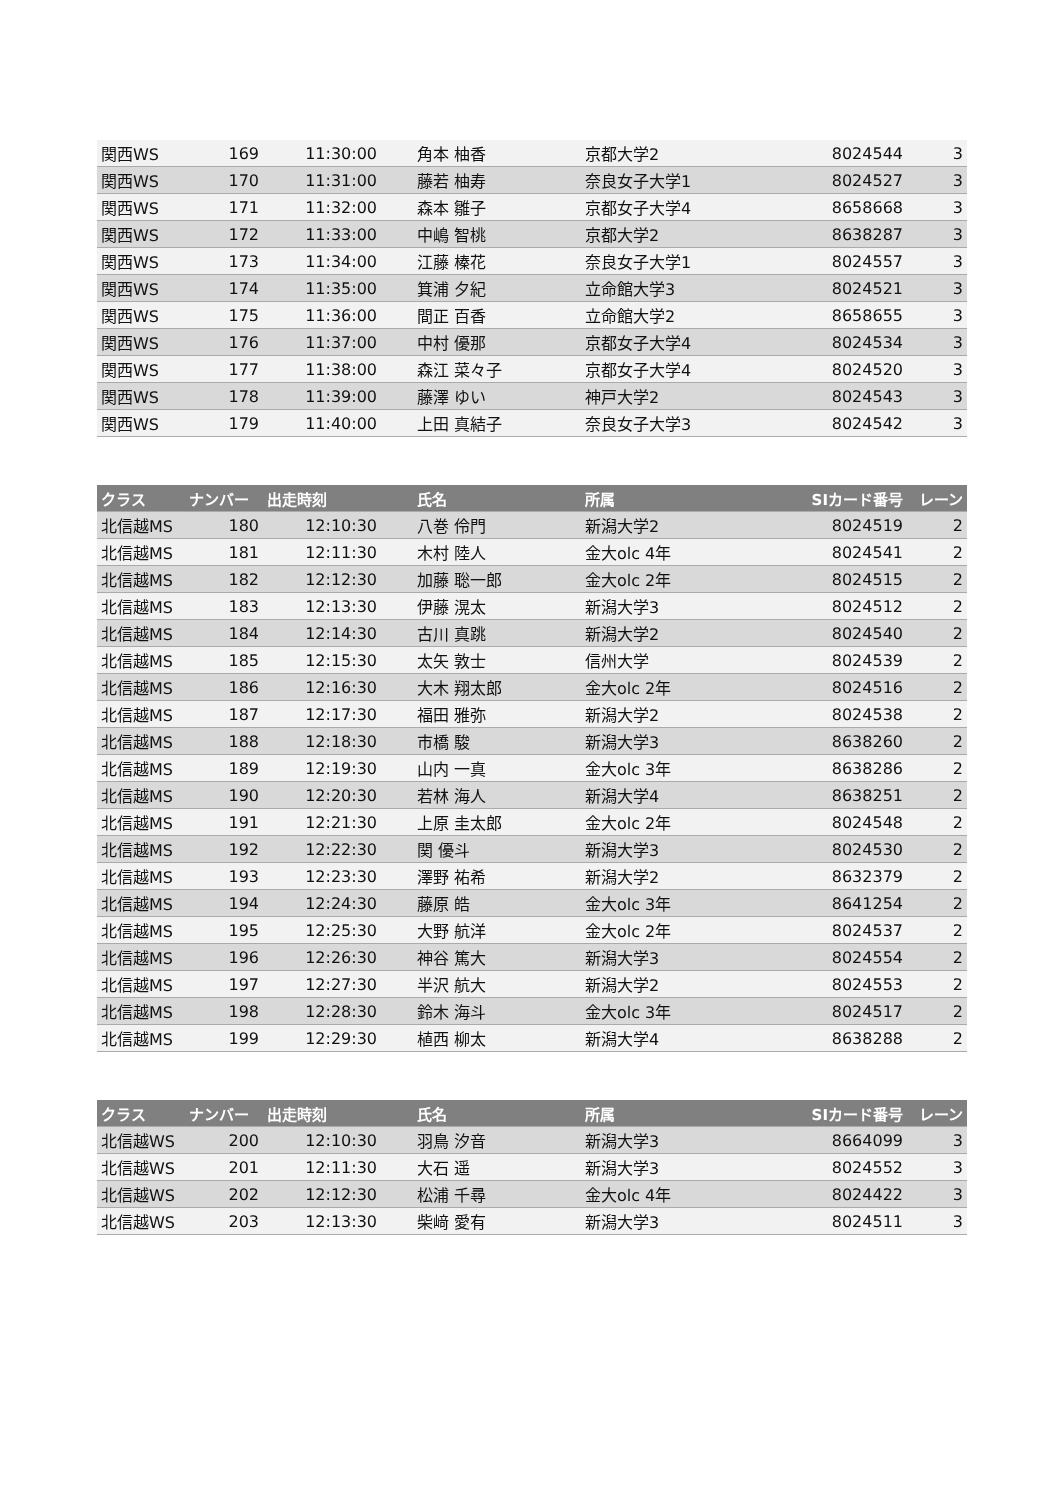| 関西WS | 169 | 11:30:00 | 角本 柚香 | 京都大学2 | 8024544 | 3 |
| 関西WS | 170 | 11:31:00 | 藤若 柚寿 | 奈良女子大学1 | 8024527 | 3 |
| 関西WS | 171 | 11:32:00 | 森本 雛子 | 京都女子大学4 | 8658668 | 3 |
| 関西WS | 172 | 11:33:00 | 中嶋 智桃 | 京都大学2 | 8638287 | 3 |
| 関西WS | 173 | 11:34:00 | 江藤 榛花 | 奈良女子大学1 | 8024557 | 3 |
| 関西WS | 174 | 11:35:00 | 箕浦 夕紀 | 立命館大学3 | 8024521 | 3 |
| 関西WS | 175 | 11:36:00 | 間正 百香 | 立命館大学2 | 8658655 | 3 |
| 関西WS | 176 | 11:37:00 | 中村 優那 | 京都女子大学4 | 8024534 | 3 |
| 関西WS | 177 | 11:38:00 | 森江 菜々子 | 京都女子大学4 | 8024520 | 3 |
| 関西WS | 178 | 11:39:00 | 藤澤 ゆい | 神戸大学2 | 8024543 | 3 |
| 関西WS | 179 | 11:40:00 | 上田 真結子 | 奈良女子大学3 | 8024542 | 3 |
| クラス | ナンバー | 出走時刻 | 氏名 | 所属 | SIカード番号 | レーン |
| --- | --- | --- | --- | --- | --- | --- |
| 北信越MS | 180 | 12:10:30 | 八巻 伶門 | 新潟大学2 | 8024519 | 2 |
| 北信越MS | 181 | 12:11:30 | 木村 陸人 | 金大olc 4年 | 8024541 | 2 |
| 北信越MS | 182 | 12:12:30 | 加藤 聡一郎 | 金大olc 2年 | 8024515 | 2 |
| 北信越MS | 183 | 12:13:30 | 伊藤 滉太 | 新潟大学3 | 8024512 | 2 |
| 北信越MS | 184 | 12:14:30 | 古川 真跳 | 新潟大学2 | 8024540 | 2 |
| 北信越MS | 185 | 12:15:30 | 太矢 敦士 | 信州大学 | 8024539 | 2 |
| 北信越MS | 186 | 12:16:30 | 大木 翔太郎 | 金大olc 2年 | 8024516 | 2 |
| 北信越MS | 187 | 12:17:30 | 福田 雅弥 | 新潟大学2 | 8024538 | 2 |
| 北信越MS | 188 | 12:18:30 | 市橋 駿 | 新潟大学3 | 8638260 | 2 |
| 北信越MS | 189 | 12:19:30 | 山内 一真 | 金大olc 3年 | 8638286 | 2 |
| 北信越MS | 190 | 12:20:30 | 若林 海人 | 新潟大学4 | 8638251 | 2 |
| 北信越MS | 191 | 12:21:30 | 上原 圭太郎 | 金大olc 2年 | 8024548 | 2 |
| 北信越MS | 192 | 12:22:30 | 関 優斗 | 新潟大学3 | 8024530 | 2 |
| 北信越MS | 193 | 12:23:30 | 澤野 祐希 | 新潟大学2 | 8632379 | 2 |
| 北信越MS | 194 | 12:24:30 | 藤原 皓 | 金大olc 3年 | 8641254 | 2 |
| 北信越MS | 195 | 12:25:30 | 大野 航洋 | 金大olc 2年 | 8024537 | 2 |
| 北信越MS | 196 | 12:26:30 | 神谷 篤大 | 新潟大学3 | 8024554 | 2 |
| 北信越MS | 197 | 12:27:30 | 半沢 航大 | 新潟大学2 | 8024553 | 2 |
| 北信越MS | 198 | 12:28:30 | 鈴木 海斗 | 金大olc 3年 | 8024517 | 2 |
| 北信越MS | 199 | 12:29:30 | 植西 柳太 | 新潟大学4 | 8638288 | 2 |
| クラス | ナンバー | 出走時刻 | 氏名 | 所属 | SIカード番号 | レーン |
| --- | --- | --- | --- | --- | --- | --- |
| 北信越WS | 200 | 12:10:30 | 羽鳥 汐音 | 新潟大学3 | 8664099 | 3 |
| 北信越WS | 201 | 12:11:30 | 大石 遥 | 新潟大学3 | 8024552 | 3 |
| 北信越WS | 202 | 12:12:30 | 松浦 千尋 | 金大olc 4年 | 8024422 | 3 |
| 北信越WS | 203 | 12:13:30 | 柴﨑 愛有 | 新潟大学3 | 8024511 | 3 |